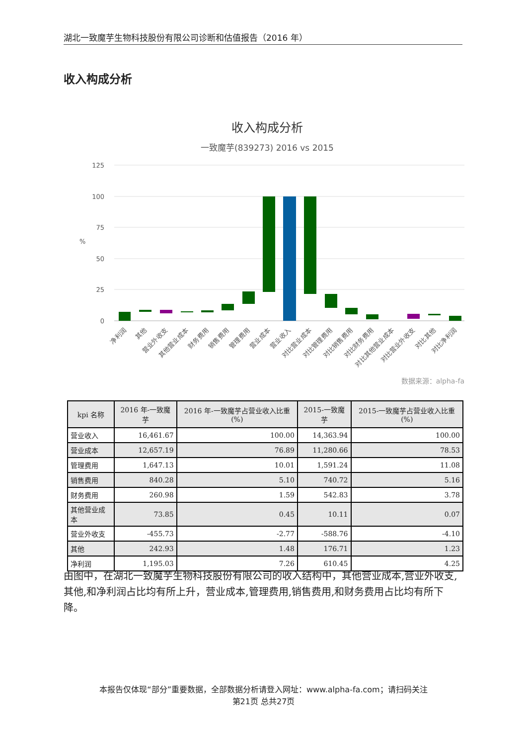湖北一致魔芋生物科技股份有限公司诊断和估值报告（2016 年）
收入构成分析
收入构成分析
一致魔芋(839273) 2016 vs 2015
125
100
75
50
25
0
%
数据来源：alpha-fa
净利润
其他
营业外收支
其他营业成本
财务费用
销售费用
管理费用
营业成本
营业收入
对比营业成本
对比管理费用
对比销售费用
对比财务费用
对比其他营业成本
对比营业外收支
对比其他
对比净利润
| kpi 名称 | 2016 年-一致魔芋 | 2016 年-一致魔芋占营业收入比重(%) | 2015-一致魔芋 | 2015-一致魔芋占营业收入比重(%) |
| --- | --- | --- | --- | --- |
| 营业收入 | 16,461.67 | 100.00 | 14,363.94 | 100.00 |
| 营业成本 | 12,657.19 | 76.89 | 11,280.66 | 78.53 |
| 管理费用 | 1,647.13 | 10.01 | 1,591.24 | 11.08 |
| 销售费用 | 840.28 | 5.10 | 740.72 | 5.16 |
| 财务费用 | 260.98 | 1.59 | 542.83 | 3.78 |
| 其他营业成本 | 73.85 | 0.45 | 10.11 | 0.07 |
| 营业外收支 | -455.73 | -2.77 | -588.76 | -4.10 |
| 其他 | 242.93 | 1.48 | 176.71 | 1.23 |
| 净利润 | 1,195.03 | 7.26 | 610.45 | 4.25 |
由图中，在湖北一致魔芋生物科技股份有限公司的收入结构中，其他营业成本,营业外收支,其他,和净利润占比均有所上升，营业成本,管理费用,销售费用,和财务费用占比均有所下降。
本报告仅体现“部分”重要数据，全部数据分析请登入网址：www.alpha-fa.com；请扫码关注
第21页 总共27页